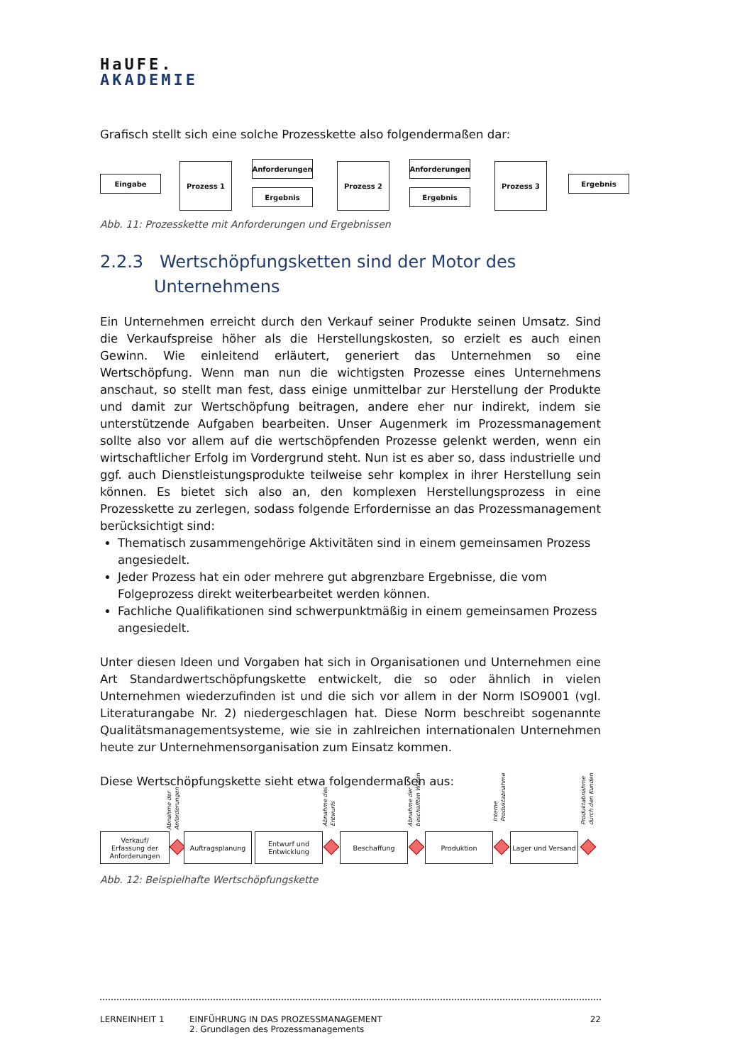HaUFE.
AKADEMIE
Grafisch stellt sich eine solche Prozesskette also folgendermaßen dar:
Eingabe
Prozess 1 Anforderungen
Ergebnis
Prozess 2 Anforderungen
Ergebnis
Prozess 3
Ergebnis
Abb. 11: Prozesskette mit Anforderungen und Ergebnissen
2.2.3 Wertschöpfungsketten sind der Motor des
Unternehmens
Ein Unternehmen erreicht durch den Verkauf seiner Produkte seinen Umsatz. Sind die Verkaufspreise höher als die Herstellungskosten, so erzielt es auch einen Gewinn. Wie einleitend erläutert, generiert das Unternehmen so eine Wertschöpfung. Wenn man nun die wichtigsten Prozesse eines Unternehmens anschaut, so stellt man fest, dass einige unmittelbar zur Herstellung der Produkte und damit zur Wertschöpfung beitragen, andere eher nur indirekt, indem sie unterstützende Aufgaben bearbeiten. Unser Augenmerk im Prozessmanagement sollte also vor allem auf die wertschöpfenden Prozesse gelenkt werden, wenn ein wirtschaftlicher Erfolg im Vordergrund steht. Nun ist es aber so, dass industrielle und ggf. auch Dienstleistungsprodukte teilweise sehr komplex in ihrer Herstellung sein können. Es bietet sich also an, den komplexen Herstellungsprozess in eine Prozesskette zu zerlegen, sodass folgende Erfordernisse an das Prozessmanagement berücksichtigt sind:
Thematisch zusammengehörige Aktivitäten sind in einem gemeinsamen Prozess angesiedelt.
Jeder Prozess hat ein oder mehrere gut abgrenzbare Ergebnisse, die vom Folgeprozess direkt weiterbearbeitet werden können.
Fachliche Qualifikationen sind schwerpunktmäßig in einem gemeinsamen Prozess angesiedelt.
Unter diesen Ideen und Vorgaben hat sich in Organisationen und Unternehmen eine Art Standardwertschöpfungskette entwickelt, die so oder ähnlich in vielen Unternehmen wiederzufinden ist und die sich vor allem in der Norm ISO9001 (vgl. Literaturangabe Nr. 2) niedergeschlagen hat. Diese Norm beschreibt sogenannte Qualitätsmanagementsysteme, wie sie in zahlreichen internationalen Unternehmen heute zur Unternehmensorganisation zum Einsatz kommen.
Diese Wertschöpfungskette sieht etwa folgendermaßen aus:
Abnahme der
Anforderungen
Abnahme des
Entwurfs
Abnahme der
beschafften Waren
Interne
Produktabnahme
Produktabnahme
durch den Kunden
Verkauf/
Erfassung der
Anforderungen
Auftragsplanung
Entwurf und
Entwicklung
Beschaffung Produktion
Lager und Versand
Abb. 12: Beispielhafte Wertschöpfungskette
LERNEINHEIT 1 EINFÜHRUNG IN DAS PROZESSMANAGEMENT
2. Grundlagen des Prozessmanagements
22